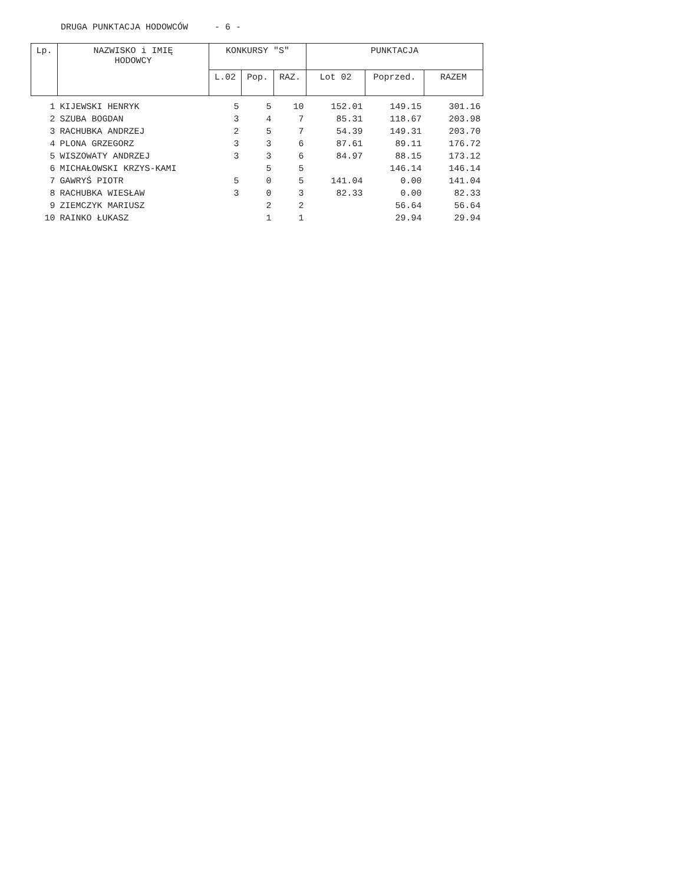DRUGA PUNKTACJA HODOWCÓW - 6 -
| Lp. | NAZWISKO i IMIĘ HODOWCY | KONKURSY "S" | | | PUNKTACJA | | |
| --- | --- | --- | --- | --- | --- | --- | --- |
| | | L.02 | Pop. | RAZ. | Lot 02 | Poprzed. | RAZEM |
| 1 | KIJEWSKI HENRYK | 5 | 5 | 10 | 152.01 | 149.15 | 301.16 |
| 2 | SZUBA BOGDAN | 3 | 4 | 7 | 85.31 | 118.67 | 203.98 |
| 3 | RACHUBKA ANDRZEJ | 2 | 5 | 7 | 54.39 | 149.31 | 203.70 |
| 4 | PLONA GRZEGORZ | 3 | 3 | 6 | 87.61 | 89.11 | 176.72 |
| 5 | WISZOWATY ANDRZEJ | 3 | 3 | 6 | 84.97 | 88.15 | 173.12 |
| 6 | MICHAŁOWSKI KRZYS-KAMI | | 5 | 5 | | 146.14 | 146.14 |
| 7 | GAWRYŚ PIOTR | 5 | 0 | 5 | 141.04 | 0.00 | 141.04 |
| 8 | RACHUBKA WIESŁAW | 3 | 0 | 3 | 82.33 | 0.00 | 82.33 |
| 9 | ZIEMCZYK MARIUSZ | | 2 | 2 | | 56.64 | 56.64 |
| 10 | RAINKO ŁUKASZ | | 1 | 1 | | 29.94 | 29.94 |